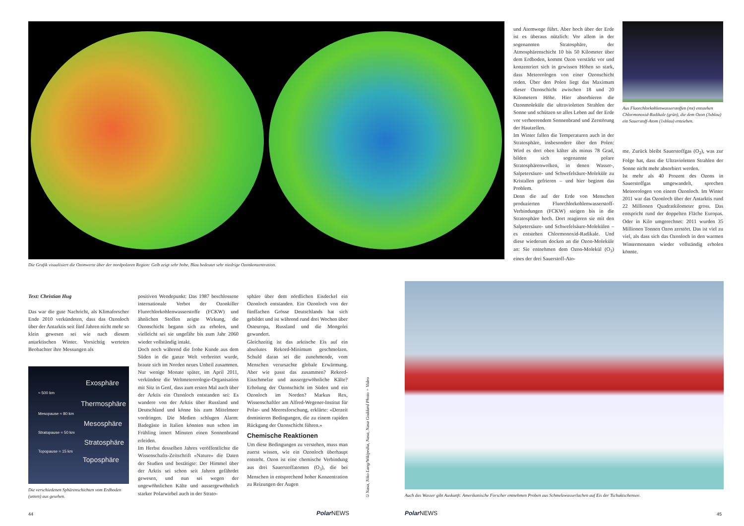Die Grafik visualisiert die Ozonwerte über der nordpolaren Region: Gelb zeigt sehr hohe, Blau bedeutet sehr niedrige Ozonkonzentration.
und Atemwege führt. Aber hoch über der Erde ist es überaus nützlich: Vor allem in der sogenannten Stratosphäre, der Atmosphärenschicht 10 bis 50 Kilometer über dem Erdboden, kommt Ozon verstärkt vor und konzentriert sich in gewissen Höhen so stark, dass Meteorologen von einer Ozonschicht reden. Über den Polen liegt das Maximum dieser Ozonschicht zwischen 18 und 20 Kilometern Höhe. Hier absorbieren die Ozonmoleküle die ultravioletten Strahlen der Sonne und schützen so alles Leben auf der Erde vor verheerendem Sonnenbrand und Zerstörung der Hautzellen.
Im Winter fallen die Temperaturen auch in der Stratosphäre, insbesondere über den Polen: Wird es dort oben kälter als minus 78 Grad, bilden sich sogenannte polare Stratosphärenwolken, in denen Wasser-, Salpetersäure- und Schwefelsäure-Moleküle zu Kristallen gefrieren – und hier beginnt das Problem.
Denn die auf der Erde von Menschen produzierten Fluorchlorkohlenwasserstoff-Verbindungen (FCKW) steigen bis in die Stratosphäre hoch. Dort reagieren sie mit den Salpetersäure- und Schwefelsäure-Molekülen – es entstehen Chlormonoxid-Radikale. Und diese wiederum docken an die Ozon-Moleküle an: Sie entnehmen dem Ozon-Molekül (O<sub>3</sub>) eines der drei Sauerstoff-Ato-
Aus Fluorchlorkohlenwasserstoffen (rot) entstehen Chlormonoxid-Radikale (grün), die dem Ozon (3xblau) ein Sauerstoff-Atom (1xblau) entziehen.
me. Zurück bleibt Sauerstoffgas (O<sub>2</sub>), was zur Folge hat, dass die Ultravioletten Strahlen der Sonne nicht mehr absorbiert werden.
Ist mehr als 40 Prozent des Ozons in Sauerstoffgas umgewandelt, sprechen Meteorologen von einem Ozonloch. Im Winter 2011 war das Ozonloch über der Antarktis rund 22 Millionen Quadratkilometer gross. Das entspricht rund der doppelten Fläche Europas. Oder in Kilo umgerechnet: 2011 wurden 35 Millionen Tonnen Ozon zerstört. Das ist viel zu viel, als dass sich das Ozonloch in den warmen Wintermonaten wieder vollständig erholen könnte.
Text: Christian Hug
Das war die gute Nachricht, als Klimaforscher Ende 2010 verkündeten, dass das Ozonloch über der Antarktis seit fünf Jahren nicht mehr so klein gewesen sei wie nach diesem antarktischen Winter. Vorsichtig werteten Beobachter ihre Messungen als
Exosphäre
≈ 500 km
Thermosphäre
Mesopause ≈ 80 km
Mesosphäre
Stratopause ≈ 50 km
Stratosphäre
Topopause ≈ 15 km
Toposphäre
Die verschiedenen Sphärenschichten vom Erdboden (unten) aus gesehen.
positiven Wendepunkt: Das 1987 beschlossene internationale Verbot der Ozonkiller Fluorchlorkohlenwasserstoffe (FCKW) und ähnlichen Stoffen zeigte Wirkung, die Ozonschicht begann sich zu erholen, und vielleicht sei sie ungefähr bis zum Jahr 2060 wieder vollständig intakt.
Doch noch während die frohe Kunde aus dem Süden in die ganze Welt verbreitet wurde, braute sich im Norden neues Unheil zusammen. Nur wenige Monate später, im April 2011, verkündete die Weltmeteorologie-Organisation mit Sitz in Genf, dass zum ersten Mal auch über der Arktis ein Ozonloch entstanden sei: Es wandere von der Arktis über Russland und Deutschland und könne bis zum Mittelmeer vordringen. Die Medien schlugen Alarm: Badegäste in Italien könnten nun schon im Frühling innert Minuten einen Sonnenbrand erleiden.
Im Herbst desselben Jahres veröffentlichte die Wissenschafts-Zeitschrift «Nature» die Daten der Studien und bestätigte: Der Himmel über der Arktis sei schon seit Jahren gefährdet gewesen, und nun sei wegen der ungewöhnlichen Kälte und aussergewöhnlich starker Polarwirbel auch in der Strato-
sphäre über dem nördlichen Eisdeckel ein Ozonloch entstanden. Ein Ozonloch von der fünffachen Grösse Deutschlands hat sich gebildet und ist während rund drei Wochen über Osteuropa, Russland und die Mongolei gewandert.
Gleichzeitig ist das arktische Eis auf ein absolutes Rekord-Minimum geschmolzen. Schuld daran sei die zunehmende, vom Menschen verursachte globale Erwärmung. Aber wie passt das zusammen? Rekord-Eisschmelze und aussergewöhnliche Kälte? Erholung der Ozonschicht im Süden und ein Ozonloch im Norden? Markus Rex, Wissenschaftler am Alfred-Wegener-Institut für Polar- und Meeresforschung, erklärte: «Derzeit dominieren Bedingungen, die zu einem rapiden Rückgang der Ozonschicht führen.»
Chemische Reaktionen
Um diese Bedingungen zu verstehen, muss man zuerst wissen, wie ein Ozonloch überhaupt entsteht. Ozon ist eine chemische Verbindung aus drei Sauerstoffatomen (O<sub>3</sub>), die bei Menschen in entsprechend hoher Konzentration zu Reizungen der Augen
©Nasa, Niko Lang/Wikipedia, Nasa, Nasa Goddard Photo + Video
Auch das Wasser gibt Auskunft: Amerikanische Forscher entnehmen Proben aus Schmelzwasserlachen auf Eis der Tschuktschensee.
44 Polar NEWS Polar NEWS 45